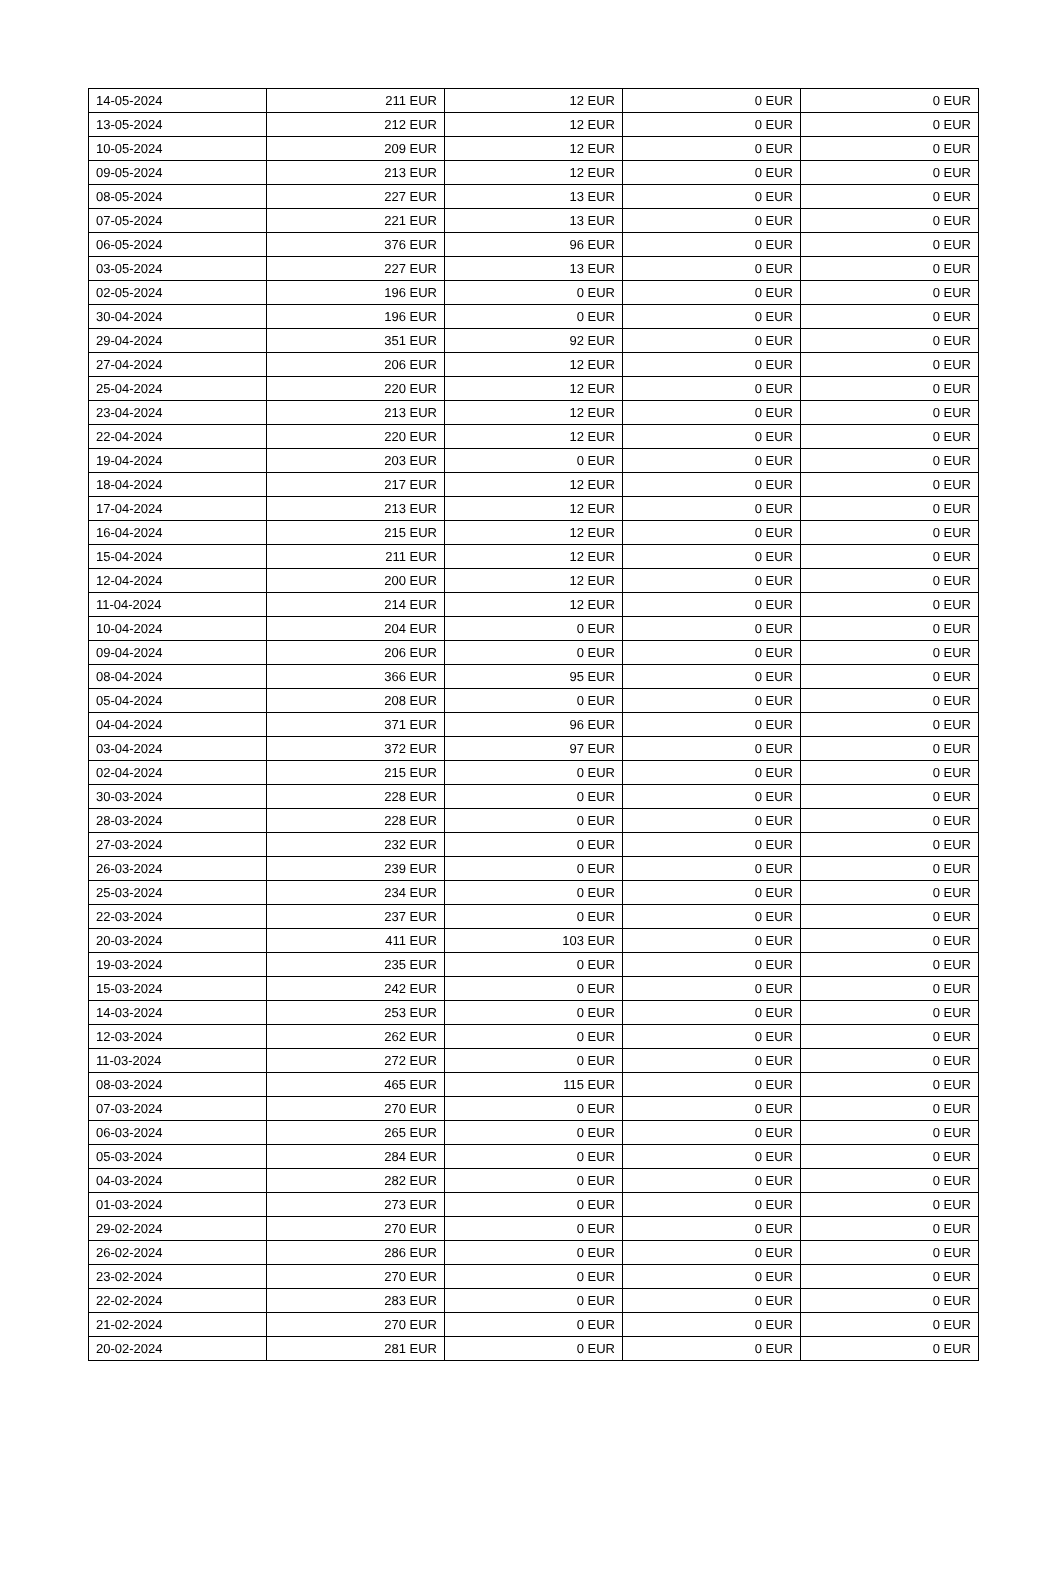| 14-05-2024 | 211 EUR | 12 EUR | 0 EUR | 0 EUR |
| 13-05-2024 | 212 EUR | 12 EUR | 0 EUR | 0 EUR |
| 10-05-2024 | 209 EUR | 12 EUR | 0 EUR | 0 EUR |
| 09-05-2024 | 213 EUR | 12 EUR | 0 EUR | 0 EUR |
| 08-05-2024 | 227 EUR | 13 EUR | 0 EUR | 0 EUR |
| 07-05-2024 | 221 EUR | 13 EUR | 0 EUR | 0 EUR |
| 06-05-2024 | 376 EUR | 96 EUR | 0 EUR | 0 EUR |
| 03-05-2024 | 227 EUR | 13 EUR | 0 EUR | 0 EUR |
| 02-05-2024 | 196 EUR | 0 EUR | 0 EUR | 0 EUR |
| 30-04-2024 | 196 EUR | 0 EUR | 0 EUR | 0 EUR |
| 29-04-2024 | 351 EUR | 92 EUR | 0 EUR | 0 EUR |
| 27-04-2024 | 206 EUR | 12 EUR | 0 EUR | 0 EUR |
| 25-04-2024 | 220 EUR | 12 EUR | 0 EUR | 0 EUR |
| 23-04-2024 | 213 EUR | 12 EUR | 0 EUR | 0 EUR |
| 22-04-2024 | 220 EUR | 12 EUR | 0 EUR | 0 EUR |
| 19-04-2024 | 203 EUR | 0 EUR | 0 EUR | 0 EUR |
| 18-04-2024 | 217 EUR | 12 EUR | 0 EUR | 0 EUR |
| 17-04-2024 | 213 EUR | 12 EUR | 0 EUR | 0 EUR |
| 16-04-2024 | 215 EUR | 12 EUR | 0 EUR | 0 EUR |
| 15-04-2024 | 211 EUR | 12 EUR | 0 EUR | 0 EUR |
| 12-04-2024 | 200 EUR | 12 EUR | 0 EUR | 0 EUR |
| 11-04-2024 | 214 EUR | 12 EUR | 0 EUR | 0 EUR |
| 10-04-2024 | 204 EUR | 0 EUR | 0 EUR | 0 EUR |
| 09-04-2024 | 206 EUR | 0 EUR | 0 EUR | 0 EUR |
| 08-04-2024 | 366 EUR | 95 EUR | 0 EUR | 0 EUR |
| 05-04-2024 | 208 EUR | 0 EUR | 0 EUR | 0 EUR |
| 04-04-2024 | 371 EUR | 96 EUR | 0 EUR | 0 EUR |
| 03-04-2024 | 372 EUR | 97 EUR | 0 EUR | 0 EUR |
| 02-04-2024 | 215 EUR | 0 EUR | 0 EUR | 0 EUR |
| 30-03-2024 | 228 EUR | 0 EUR | 0 EUR | 0 EUR |
| 28-03-2024 | 228 EUR | 0 EUR | 0 EUR | 0 EUR |
| 27-03-2024 | 232 EUR | 0 EUR | 0 EUR | 0 EUR |
| 26-03-2024 | 239 EUR | 0 EUR | 0 EUR | 0 EUR |
| 25-03-2024 | 234 EUR | 0 EUR | 0 EUR | 0 EUR |
| 22-03-2024 | 237 EUR | 0 EUR | 0 EUR | 0 EUR |
| 20-03-2024 | 411 EUR | 103 EUR | 0 EUR | 0 EUR |
| 19-03-2024 | 235 EUR | 0 EUR | 0 EUR | 0 EUR |
| 15-03-2024 | 242 EUR | 0 EUR | 0 EUR | 0 EUR |
| 14-03-2024 | 253 EUR | 0 EUR | 0 EUR | 0 EUR |
| 12-03-2024 | 262 EUR | 0 EUR | 0 EUR | 0 EUR |
| 11-03-2024 | 272 EUR | 0 EUR | 0 EUR | 0 EUR |
| 08-03-2024 | 465 EUR | 115 EUR | 0 EUR | 0 EUR |
| 07-03-2024 | 270 EUR | 0 EUR | 0 EUR | 0 EUR |
| 06-03-2024 | 265 EUR | 0 EUR | 0 EUR | 0 EUR |
| 05-03-2024 | 284 EUR | 0 EUR | 0 EUR | 0 EUR |
| 04-03-2024 | 282 EUR | 0 EUR | 0 EUR | 0 EUR |
| 01-03-2024 | 273 EUR | 0 EUR | 0 EUR | 0 EUR |
| 29-02-2024 | 270 EUR | 0 EUR | 0 EUR | 0 EUR |
| 26-02-2024 | 286 EUR | 0 EUR | 0 EUR | 0 EUR |
| 23-02-2024 | 270 EUR | 0 EUR | 0 EUR | 0 EUR |
| 22-02-2024 | 283 EUR | 0 EUR | 0 EUR | 0 EUR |
| 21-02-2024 | 270 EUR | 0 EUR | 0 EUR | 0 EUR |
| 20-02-2024 | 281 EUR | 0 EUR | 0 EUR | 0 EUR |